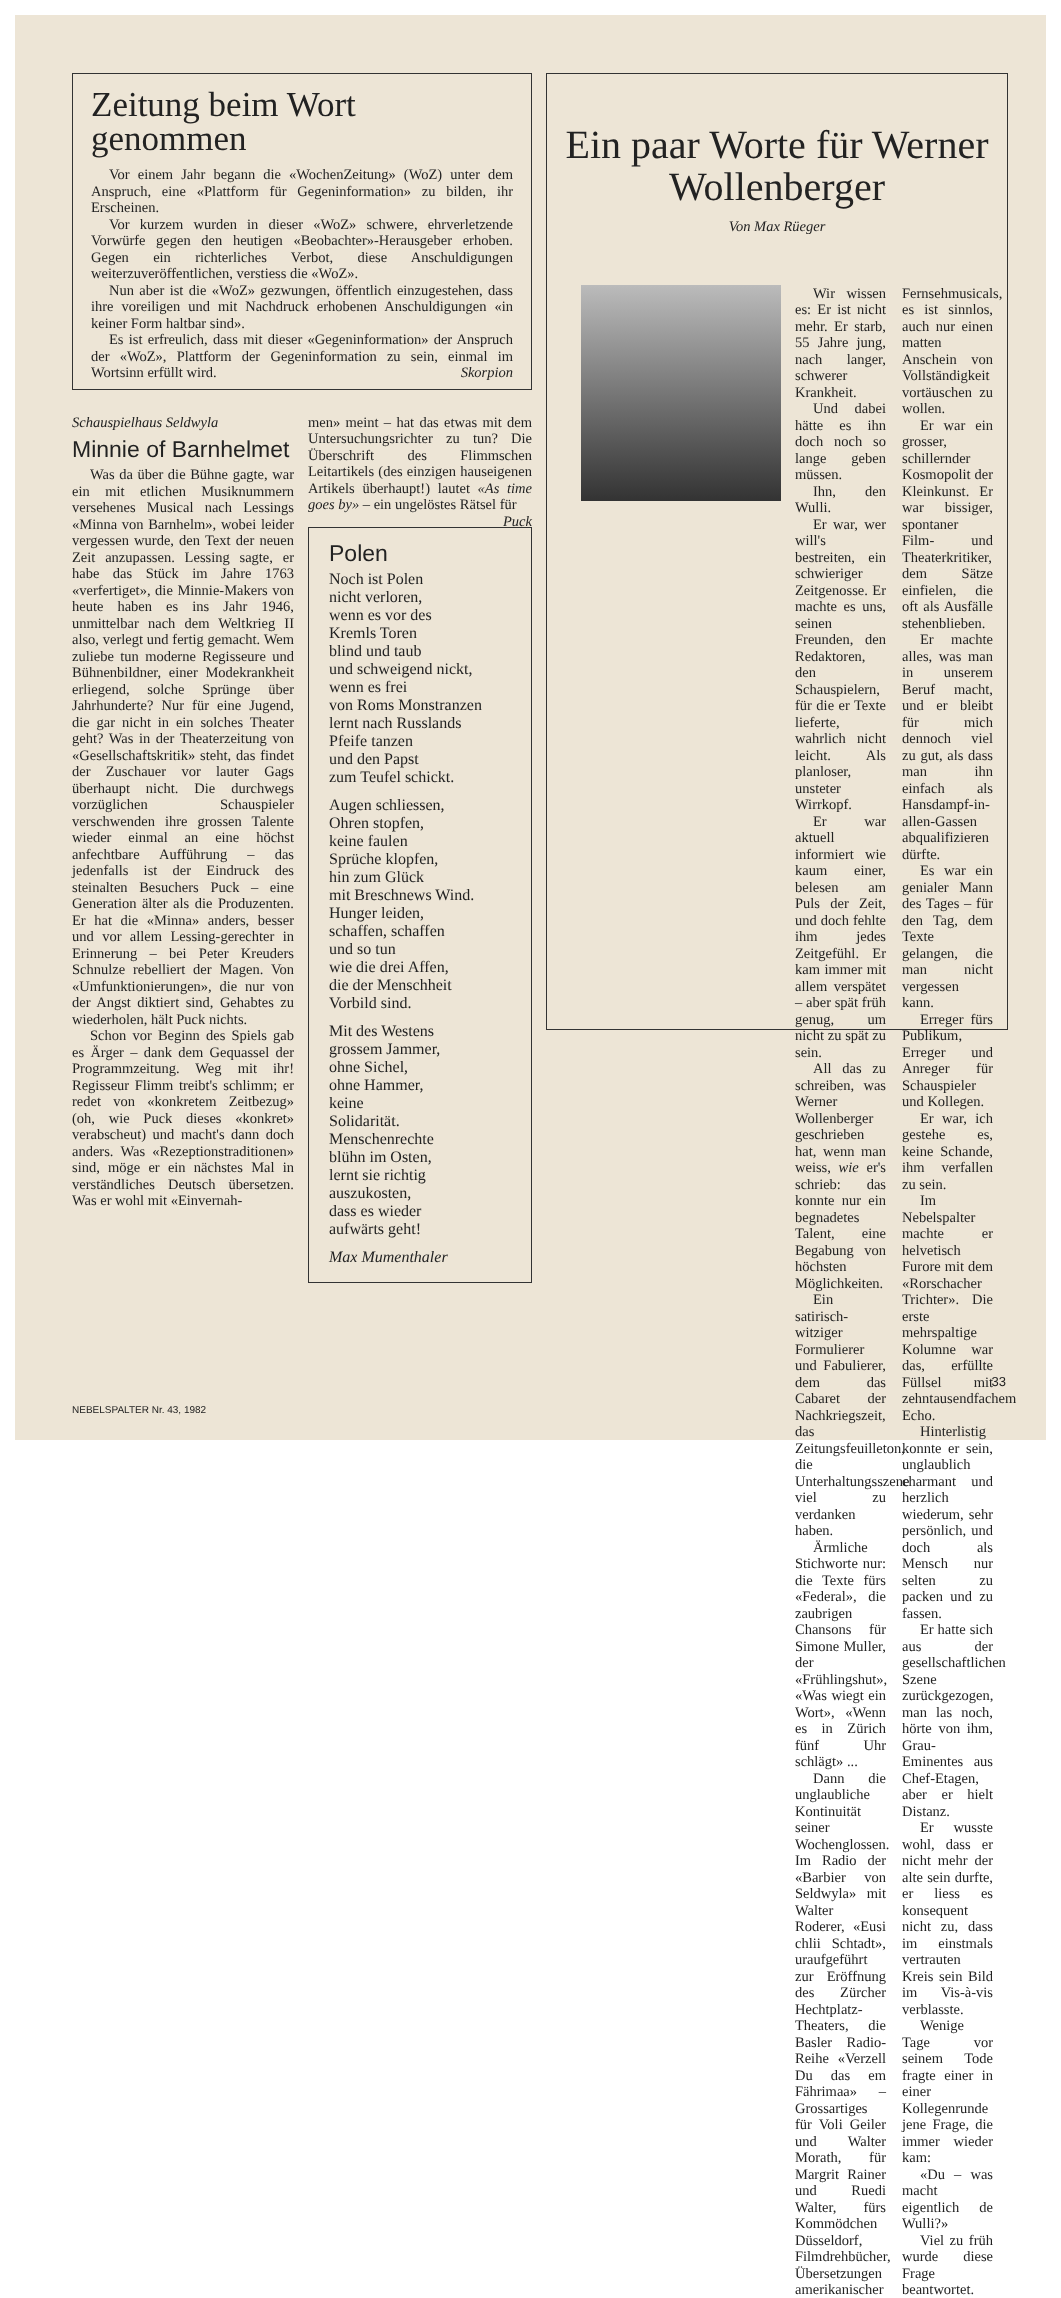Zeitung beim Wort genommen
Vor einem Jahr begann die «WochenZeitung» (WoZ) unter dem Anspruch, eine «Plattform für Gegeninformation» zu bilden, ihr Erscheinen.
Vor kurzem wurden in dieser «WoZ» schwere, ehrverletzende Vorwürfe gegen den heutigen «Beobachter»-Herausgeber erhoben. Gegen ein richterliches Verbot, diese Anschuldigungen weiterzuveröffentlichen, verstiess die «WoZ».
Nun aber ist die «WoZ» gezwungen, öffentlich einzugestehen, dass ihre voreiligen und mit Nachdruck erhobenen Anschuldigungen «in keiner Form haltbar sind».
Es ist erfreulich, dass mit dieser «Gegeninformation» der Anspruch der «WoZ», Plattform der Gegeninformation zu sein, einmal im Wortsinn erfüllt wird. Skorpion
Schauspielhaus Seldwyla
Minnie of Barnhelmet
Was da über die Bühne gagte, war ein mit etlichen Musiknummern versehenes Musical nach Lessings «Minna von Barnhelm», wobei leider vergessen wurde, den Text der neuen Zeit anzupassen. Lessing sagte, er habe das Stück im Jahre 1763 «verfertiget», die Minnie-Makers von heute haben es ins Jahr 1946, unmittelbar nach dem Weltkrieg II also, verlegt und fertig gemacht. Wem zuliebe tun moderne Regisseure und Bühnenbildner, einer Modekrankheit erliegend, solche Sprünge über Jahrhunderte? Nur für eine Jugend, die gar nicht in ein solches Theater geht? Was in der Theaterzeitung von «Gesellschaftskritik» steht, das findet der Zuschauer vor lauter Gags überhaupt nicht. Die durchwegs vorzüglichen Schauspieler verschwenden ihre grossen Talente wieder einmal an eine höchst anfechtbare Aufführung – das jedenfalls ist der Eindruck des steinalten Besuchers Puck – eine Generation älter als die Produzenten. Er hat die «Minna» anders, besser und vor allem Lessing-gerechter in Erinnerung – bei Peter Kreuders Schnulze rebelliert der Magen. Von «Umfunktionierungen», die nur von der Angst diktiert sind, Gehabtes zu wiederholen, hält Puck nichts.
Schon vor Beginn des Spiels gab es Ärger – dank dem Gequassel der Programmzeitung. Weg mit ihr! Regisseur Flimm treibt's schlimm; er redet von «konkretem Zeitbezug» (oh, wie Puck dieses «konkret» verabscheut) und macht's dann doch anders. Was «Rezeptionstraditionen» sind, möge er ein nächstes Mal in verständliches Deutsch übersetzen. Was er wohl mit «Einvernah-
men» meint – hat das etwas mit dem Untersuchungsrichter zu tun? Die Überschrift des Flimmschen Leitartikels (des einzigen hauseigenen Artikels überhaupt!) lautet «As time goes by» – ein ungelöstes Rätsel für Puck
Polen
Noch ist Polen
nicht verloren,
wenn es vor des
Kremls Toren
blind und taub
und schweigend nickt,
wenn es frei
von Roms Monstranzen
lernt nach Russlands
Pfeife tanzen
und den Papst
zum Teufel schickt.
Augen schliessen,
Ohren stopfen,
keine faulen
Sprüche klopfen,
hin zum Glück
mit Breschnews Wind.
Hunger leiden,
schaffen, schaffen
und so tun
wie die drei Affen,
die der Menschheit
Vorbild sind.
Mit des Westens
grossem Jammer,
ohne Sichel,
ohne Hammer,
keine
Solidarität.
Menschenrechte
blühn im Osten,
lernt sie richtig
auszukosten,
dass es wieder
aufwärts geht!
Max Mumenthaler
Ein paar Worte für Werner Wollenberger
Von Max Rüeger
Wir wissen es: Er ist nicht mehr. Er starb, 55 Jahre jung, nach langer, schwerer Krankheit.
Und dabei hätte es ihn doch noch so lange geben müssen.
Ihn, den Wulli.
Er war, wer will's bestreiten, ein schwieriger Zeitgenosse. Er machte es uns, seinen Freunden, den Redaktoren, den Schauspielern, für die er Texte lieferte, wahrlich nicht leicht. Als planloser, unsteter Wirrkopf.
Er war aktuell informiert wie kaum einer, belesen am Puls der Zeit, und doch fehlte ihm jedes Zeitgefühl. Er kam immer mit allem verspätet – aber spät früh genug, um nicht zu spät zu sein.
All das zu schreiben, was Werner Wollenberger geschrieben hat, wenn man weiss, wie er's schrieb: das konnte nur ein begnadetes Talent, eine Begabung von höchsten Möglichkeiten.
Ein satirisch-witziger Formulierer und Fabulierer, dem das Cabaret der Nachkriegszeit, das Zeitungsfeuilleton, die Unterhaltungsszene viel zu verdanken haben.
Ärmliche Stichworte nur: die Texte fürs «Federal», die zaubrigen Chansons für Simone Muller, der «Frühlingshut», «Was wiegt ein Wort», «Wenn es in Zürich fünf Uhr schlägt» ...
Dann die unglaubliche Kontinuität seiner Wochenglossen. Im Radio der «Barbier von Seldwyla» mit Walter Roderer, «Eusi chlii Schtadt», uraufgeführt zur Eröffnung des Zürcher Hechtplatz-Theaters, die Basler Radio-Reihe «Verzell Du das em Fährimaa» – Grossartiges für Voli Geiler und Walter Morath, für Margrit Rainer und Ruedi Walter, fürs Kommödchen Düsseldorf, Filmdrehbücher, Übersetzungen amerikanischer Fernsehmusicals, es ist sinnlos, auch nur einen matten Anschein von Vollständigkeit vortäuschen zu wollen.
Er war ein grosser, schillernder Kosmopolit der Kleinkunst. Er war bissiger, spontaner Film- und Theaterkritiker, dem Sätze einfielen, die oft als Ausfälle stehenblieben.
Er machte alles, was man in unserem Beruf macht, und er bleibt für mich dennoch viel zu gut, als dass man ihn einfach als Hansdampf-in-allen-Gassen abqualifizieren dürfte.
Es war ein genialer Mann des Tages – für den Tag, dem Texte gelangen, die man nicht vergessen kann.
Erreger fürs Publikum, Erreger und Anreger für Schauspieler und Kollegen.
Er war, ich gestehe es, keine Schande, ihm verfallen zu sein.
Im Nebelspalter machte er helvetisch Furore mit dem «Rorschacher Trichter». Die erste mehrspaltige Kolumne war das, erfüllte Füllsel mit zehntausendfachem Echo.
Hinterlistig konnte er sein, unglaublich charmant und herzlich wiederum, sehr persönlich, und doch als Mensch nur selten zu packen und zu fassen.
Er hatte sich aus der gesellschaftlichen Szene zurückgezogen, man las noch, hörte von ihm, Grau-Eminentes aus Chef-Etagen, aber er hielt Distanz.
Er wusste wohl, dass er nicht mehr der alte sein durfte, er liess es konsequent nicht zu, dass im einstmals vertrauten Kreis sein Bild im Vis-à-vis verblasste.
Wenige Tage vor seinem Tode fragte einer in einer Kollegenrunde jene Frage, die immer wieder kam:
«Du – was macht eigentlich de Wulli?»
Viel zu früh wurde diese Frage beantwortet.
33
NEBELSPALTER Nr. 43, 1982